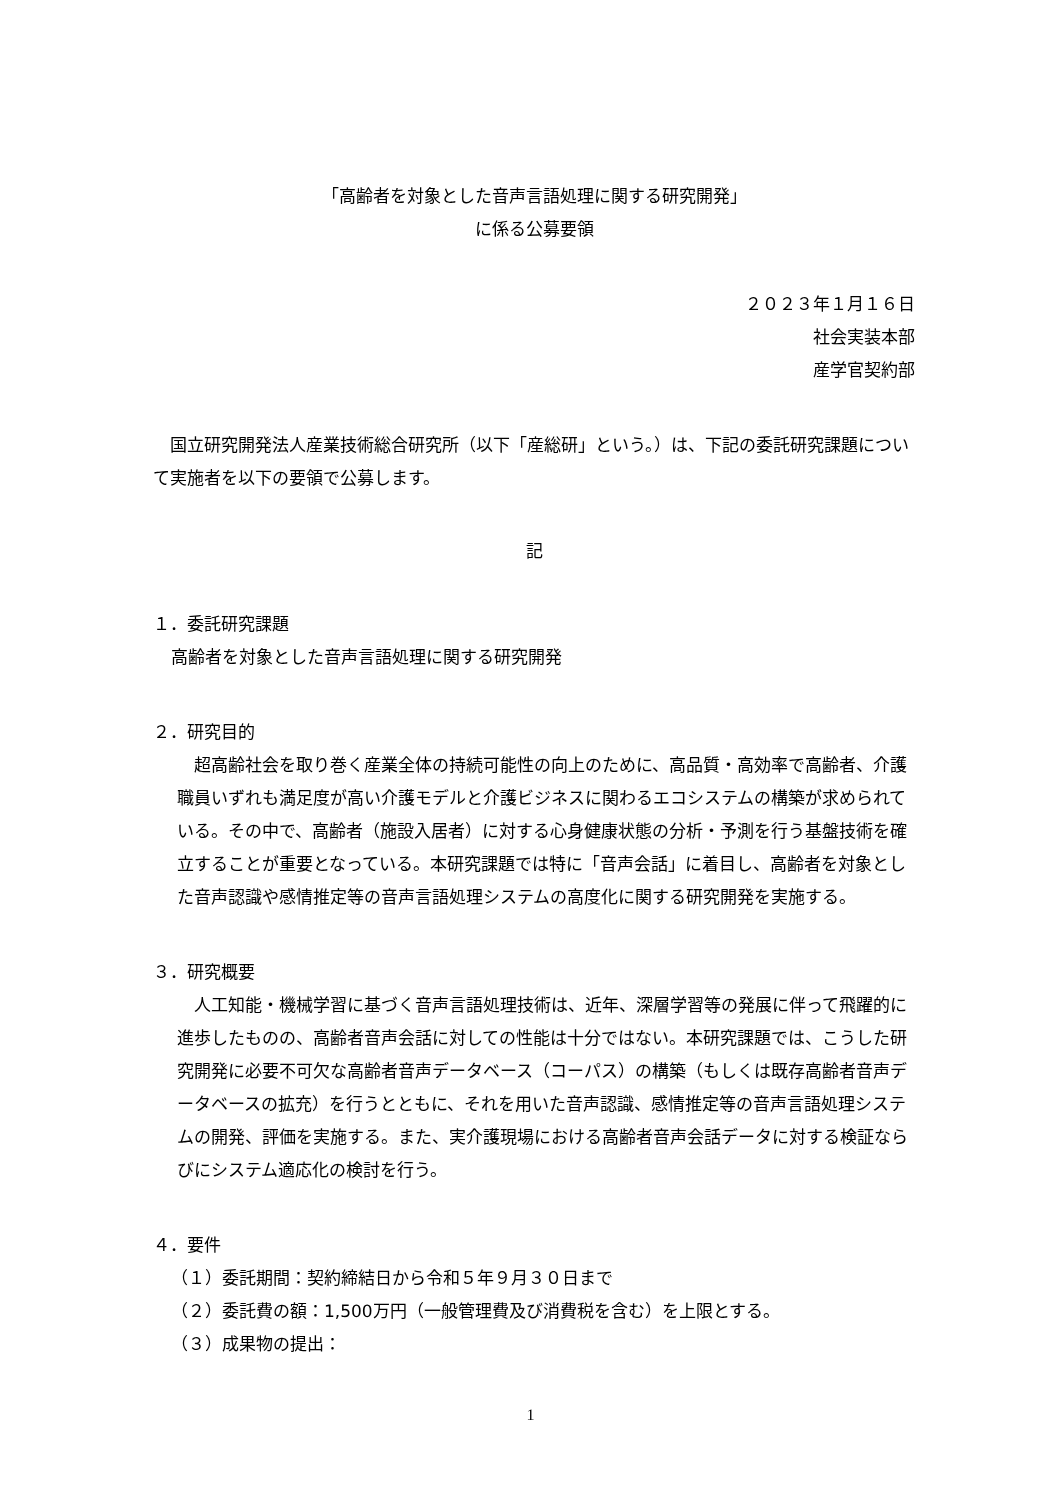「高齢者を対象とした音声言語処理に関する研究開発」
に係る公募要領
２０２３年１月１６日
社会実装本部
産学官契約部
　国立研究開発法人産業技術総合研究所（以下「産総研」という。）は、下記の委託研究課題について実施者を以下の要領で公募します。
記
１．委託研究課題
高齢者を対象とした音声言語処理に関する研究開発
２．研究目的
　超高齢社会を取り巻く産業全体の持続可能性の向上のために、高品質・高効率で高齢者、介護職員いずれも満足度が高い介護モデルと介護ビジネスに関わるエコシステムの構築が求められている。その中で、高齢者（施設入居者）に対する心身健康状態の分析・予測を行う基盤技術を確立することが重要となっている。本研究課題では特に「音声会話」に着目し、高齢者を対象とした音声認識や感情推定等の音声言語処理システムの高度化に関する研究開発を実施する。
３．研究概要
　人工知能・機械学習に基づく音声言語処理技術は、近年、深層学習等の発展に伴って飛躍的に進歩したものの、高齢者音声会話に対しての性能は十分ではない。本研究課題では、こうした研究開発に必要不可欠な高齢者音声データベース（コーパス）の構築（もしくは既存高齢者音声データベースの拡充）を行うとともに、それを用いた音声認識、感情推定等の音声言語処理システムの開発、評価を実施する。また、実介護現場における高齢者音声会話データに対する検証ならびにシステム適応化の検討を行う。
４．要件
（１）委託期間：契約締結日から令和５年９月３０日まで
（２）委託費の額：1,500万円（一般管理費及び消費税を含む）を上限とする。
（３）成果物の提出：
1